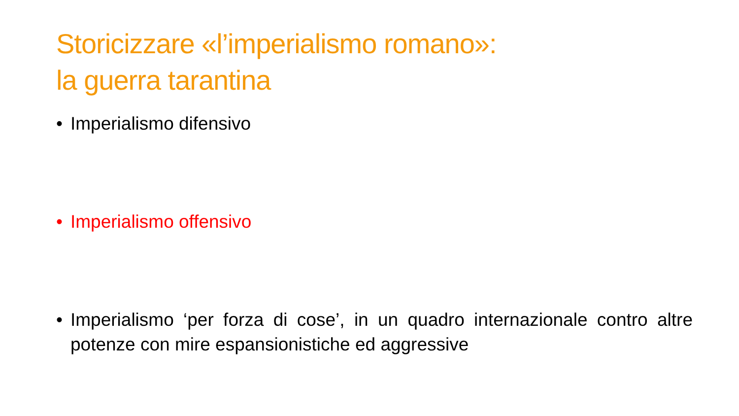Storicizzare «l’imperialismo romano»:
la guerra tarantina
• Imperialismo difensivo
• Imperialismo offensivo
• Imperialismo ‘per forza di cose’, in un quadro internazionale contro altre potenze con mire espansionistiche ed aggressive